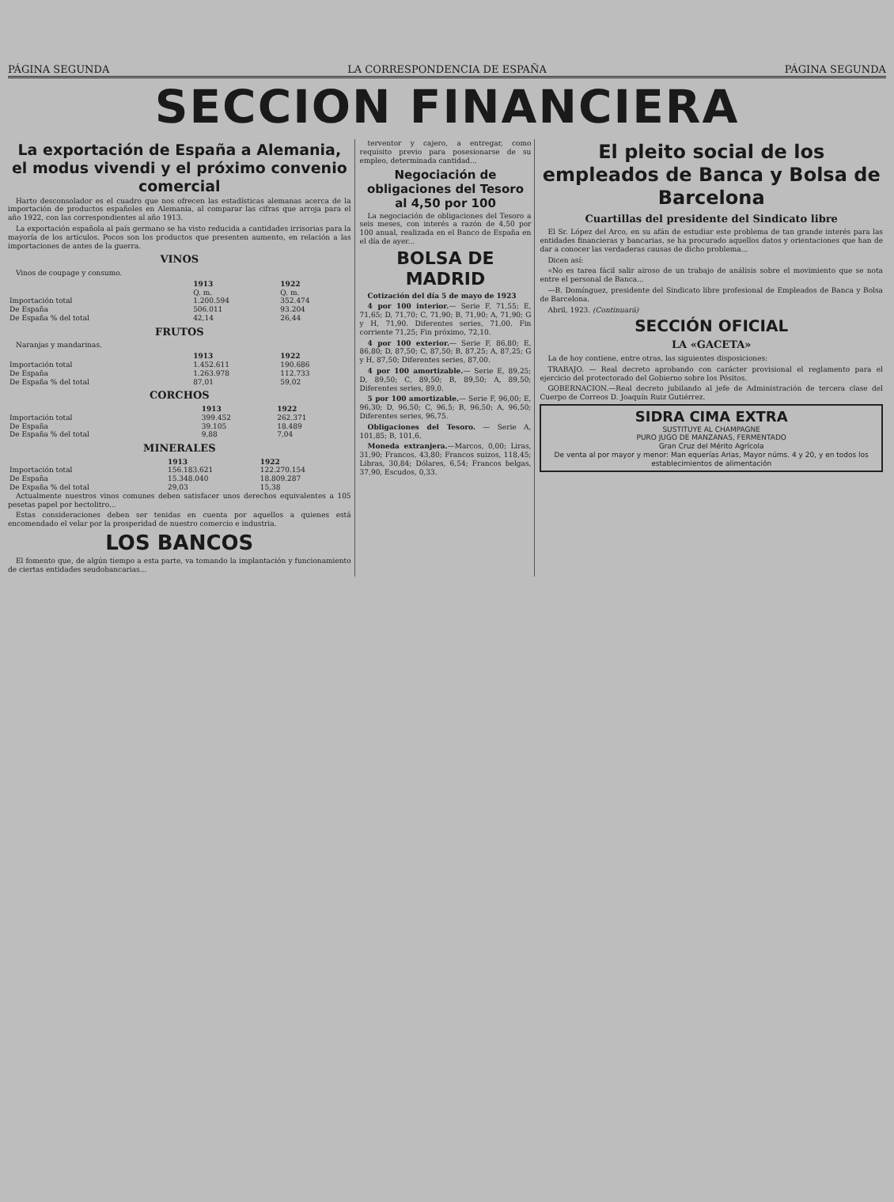PÁGINA SEGUNDA LA CORRESPONDENCIA DE ESPAÑA PÁGINA SEGUNDA
SECCION FINANCIERA
La exportación de España a Alemania, el modus vivendi y el próximo convenio comercial
Harto desconsolador es el cuadro que nos ofrecen las estadísticas alemanas acerca de la importación de productos españoles en Alemania, al comparar las cifras que arroja para el año 1922, con las correspondientes al año 1913.
La exportación española al país germano se ha visto reducida a cantidades irrisorias para la mayoría de los artículos. Pocos son los productos que presenten aumento, en relación a las importaciones de antes de la guerra.
VINOS
Vinos de coupage y consumo.
| | 1913 | 1922 |
| --- | --- | --- |
| | Q. m. | Q. m. |
| Importación total | 1.200.594 | 352.474 |
| De España | 506.011 | 93.204 |
| De España % del total | 42,14 | 26,44 |
FRUTOS
Naranjas y mandarinas.
| | 1913 | 1922 |
| --- | --- | --- |
| Importación total | 1.452.611 | 190.686 |
| De España | 1.263.978 | 112.733 |
| De España % del total | 87,01 | 59,02 |
CORCHOS
| | 1913 | 1922 |
| --- | --- | --- |
| Importación total | 399.452 | 262.371 |
| De España | 39.105 | 18.489 |
| De España % del total | 9,88 | 7,04 |
MINERALES
| | 1913 | 1922 |
| --- | --- | --- |
| Importación total | 156.183.621 | 122.270.154 |
| De España | 15.348.040 | 18.809.287 |
| De España % del total | 29,03 | 15,38 |
Actualmente nuestros vinos comunes deben satisfacer unos derechos equivalentes a 105 pesetas papel por hectolitro...
Estas consideraciones deben ser tenidas en cuenta por aquellos a quienes está encomendado el velar por la prosperidad de nuestro comercio e industria.
LOS BANCOS
El fomento que, de algún tiempo a esta parte, va tomando la implantación y funcionamiento de ciertas entidades seudobancarias...
terventor y cajero, a entregar, como requisito previo para posesionarse de su empleo, determinada cantidad...
Negociación de obligaciones del Tesoro al 4,50 por 100
La negociación de obligaciones del Tesoro a seis meses, con interés a razón de 4,50 por 100 anual, realizada en el Banco de España en el día de ayer...
BOLSA DE MADRID
Cotización del día 5 de mayo de 1923
4 por 100 interior.— Serie F, 71,55; E, 71,65; D, 71,70; C, 71,90; B, 71,90; A, 71,90; G y H, 71,90. Diferentes series, 71,00. Fin corriente 71,25; Fin próximo, 72,10.
4 por 100 exterior.— Serie F, 86,80; E, 86,80; D, 87,50; C, 87,50; B, 87,25; A, 87,25; G y H, 87,50; Diferentes series, 87,00.
4 por 100 amortizable.— Serie E, 89,25; D, 89,50; C, 89,50; B, 89,50; A, 89,50; Diferentes series, 89,0.
5 por 100 amortizable.— Serie F, 96,00; E, 96,30; D, 96,50; C, 96,5; B, 96,50; A, 96,50; Diferentes series, 96,75.
Obligaciones del Tesoro. — Serie A, 101,85; B, 101,6.
Moneda extranjera.—Marcos, 0,00; Liras, 31,90; Francos, 43,80; Francos suizos, 118,45; Libras, 30,84; Dólares, 6,54; Francos belgas, 37,90, Escudos, 0,33.
El pleito social de los empleados de Banca y Bolsa de Barcelona
Cuartillas del presidente del Sindicato libre
El Sr. López del Arco, en su afán de estudiar este problema de tan grande interés para las entidades financieras y bancarias, se ha procurado aquellos datos y orientaciones que han de dar a conocer las verdaderas causas de dicho problema...
Dicen así:
«No es tarea fácil salir airoso de un trabajo de análisis sobre el movimiento que se nota entre el personal de Banca...
—B. Domínguez, presidente del Sindicato libre profesional de Empleados de Banca y Bolsa de Barcelona.
Abril, 1923. (Continuará)
SECCIÓN OFICIAL
LA «GACETA»
La de hoy contiene, entre otras, las siguientes disposiciones:
TRABAJO. — Real decreto aprobando con carácter provisional el reglamento para el ejercicio del protectorado del Gobierno sobre los Pósitos.
GOBERNACION.—Real decreto jubilando al jefe de Administración de tercera clase del Cuerpo de Correos D. Joaquín Ruiz Gutiérrez.
SIDRA CIMA EXTRA
SUSTITUYE AL CHAMPAGNE
PURO JUGO DE MANZANAS, FERMENTADO
Gran Cruz del Mérito Agrícola
De venta al por mayor y menor: Man equerías Arias, Mayor núms. 4 y 20, y en todos los establecimientos de alimentación